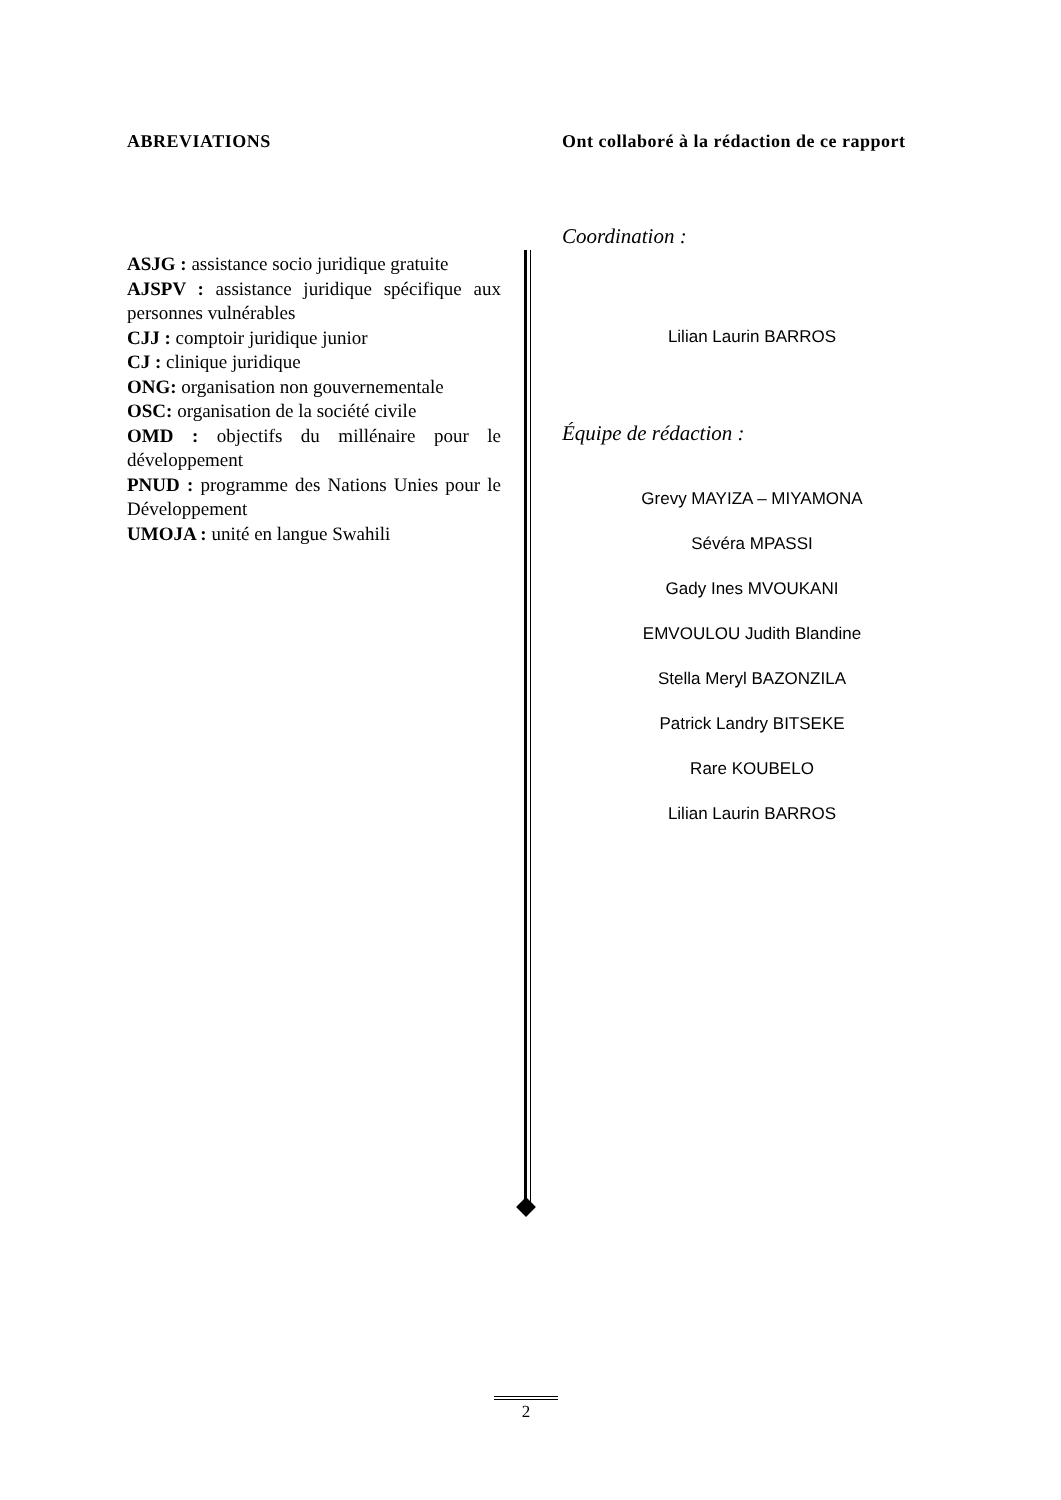ABREVIATIONS
ASJG : assistance socio juridique gratuite
AJSPV : assistance juridique spécifique aux personnes vulnérables
CJJ : comptoir juridique junior
CJ : clinique juridique
ONG: organisation non gouvernementale
OSC: organisation de la société civile
OMD : objectifs du millénaire pour le développement
PNUD : programme des Nations Unies pour le Développement
UMOJA : unité en langue Swahili
Ont collaboré à la rédaction de ce rapport
Coordination :
Lilian Laurin BARROS
Équipe de rédaction :
Grevy MAYIZA – MIYAMONA
Sévéra MPASSI
Gady Ines MVOUKANI
EMVOULOU Judith Blandine
Stella Meryl BAZONZILA
Patrick Landry BITSEKE
Rare KOUBELO
Lilian Laurin BARROS
2